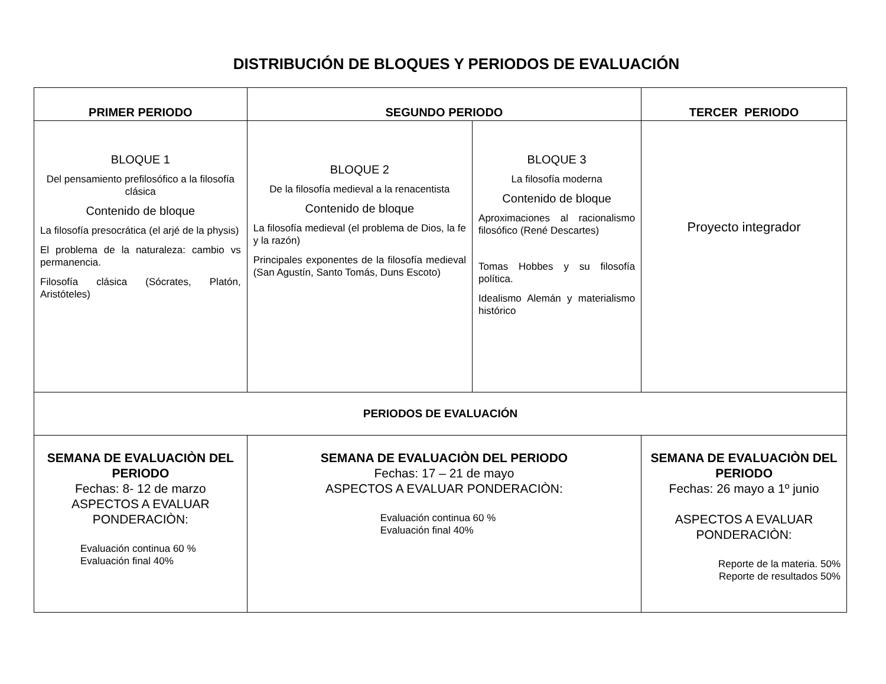DISTRIBUCIÓN DE BLOQUES Y PERIODOS DE EVALUACIÓN
| PRIMER PERIODO | SEGUNDO PERIODO | | TERCER PERIODO |
| --- | --- | --- | --- |
| BLOQUE 1 Del pensamiento prefilosófico a la filosofía clásica Contenido de bloque La filosofía presocrática (el arjé de la physis) El problema de la naturaleza: cambio vs permanencia. Filosofía clásica (Sócrates, Platón, Aristóteles) | BLOQUE 2 De la filosofía medieval a la renacentista Contenido de bloque La filosofía medieval (el problema de Dios, la fe y la razón) Principales exponentes de la filosofía medieval (San Agustín, Santo Tomás, Duns Escoto) | BLOQUE 3 La filosofía moderna Contenido de bloque Aproximaciones al racionalismo filosófico (René Descartes) Tomas Hobbes y su filosofía política. Idealismo Alemán y materialismo histórico | Proyecto integrador |
| PERIODOS DE EVALUACIÓN | | | |
| SEMANA DE EVALUACIÒN DEL PERIODO Fechas: 8- 12 de marzo ASPECTOS A EVALUAR PONDERACIÒN: Evaluación continua 60 % Evaluación final 40% | SEMANA DE EVALUACIÒN DEL PERIODO Fechas: 17 – 21 de mayo ASPECTOS A EVALUAR PONDERACIÒN: Evaluación continua 60 % Evaluación final 40% | | SEMANA DE EVALUACIÒN DEL PERIODO Fechas: 26 mayo a 1º junio ASPECTOS A EVALUAR PONDERACIÒN: Reporte de la materia. 50% Reporte de resultados 50% |